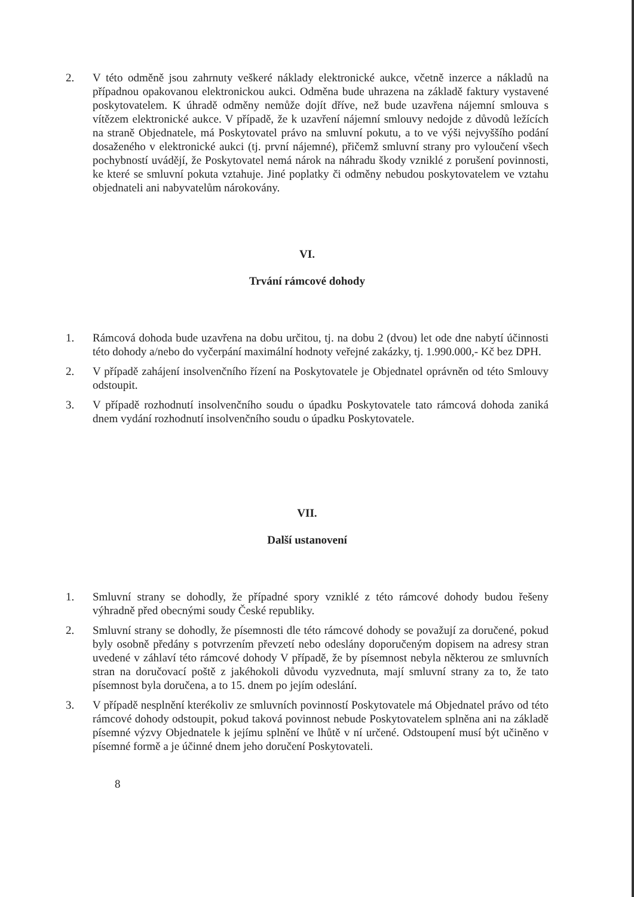2. V této odměně jsou zahrnuty veškeré náklady elektronické aukce, včetně inzerce a nákladů na případnou opakovanou elektronickou aukci. Odměna bude uhrazena na základě faktury vystavené poskytovatelem. K úhradě odměny nemůže dojít dříve, než bude uzavřena nájemní smlouva s vítězem elektronické aukce. V případě, že k uzavření nájemní smlouvy nedojde z důvodů ležících na straně Objednatele, má Poskytovatel právo na smluvní pokutu, a to ve výši nejvyššího podání dosaženého v elektronické aukci (tj. první nájemné), přičemž smluvní strany pro vyloučení všech pochybností uvádějí, že Poskytovatel nemá nárok na náhradu škody vzniklé z porušení povinnosti, ke které se smluvní pokuta vztahuje. Jiné poplatky či odměny nebudou poskytovatelem ve vztahu objednateli ani nabyvatelům nárokovány.
VI.
Trvání rámcové dohody
1. Rámcová dohoda bude uzavřena na dobu určitou, tj. na dobu 2 (dvou) let ode dne nabytí účinnosti této dohody a/nebo do vyčerpání maximální hodnoty veřejné zakázky, tj. 1.990.000,- Kč bez DPH.
2. V případě zahájení insolvenčního řízení na Poskytovatele je Objednatel oprávněn od této Smlouvy odstoupit.
3. V případě rozhodnutí insolvenčního soudu o úpadku Poskytovatele tato rámcová dohoda zaniká dnem vydání rozhodnutí insolvenčního soudu o úpadku Poskytovatele.
VII.
Další ustanovení
1. Smluvní strany se dohodly, že případné spory vzniklé z této rámcové dohody budou řešeny výhradně před obecnými soudy České republiky.
2. Smluvní strany se dohodly, že písemnosti dle této rámcové dohody se považují za doručené, pokud byly osobně předány s potvrzením převzetí nebo odeslány doporučeným dopisem na adresy stran uvedené v záhlaví této rámcové dohody V případě, že by písemnost nebyla některou ze smluvních stran na doručovací poště z jakéhokoli důvodu vyzvednuta, mají smluvní strany za to, že tato písemnost byla doručena, a to 15. dnem po jejím odeslání.
3. V případě nesplnění kterékoliv ze smluvních povinností Poskytovatele má Objednatel právo od této rámcové dohody odstoupit, pokud taková povinnost nebude Poskytovatelem splněna ani na základě písemné výzvy Objednatele k jejímu splnění ve lhůtě v ní určené. Odstoupení musí být učiněno v písemné formě a je účinné dnem jeho doručení Poskytovateli.
8